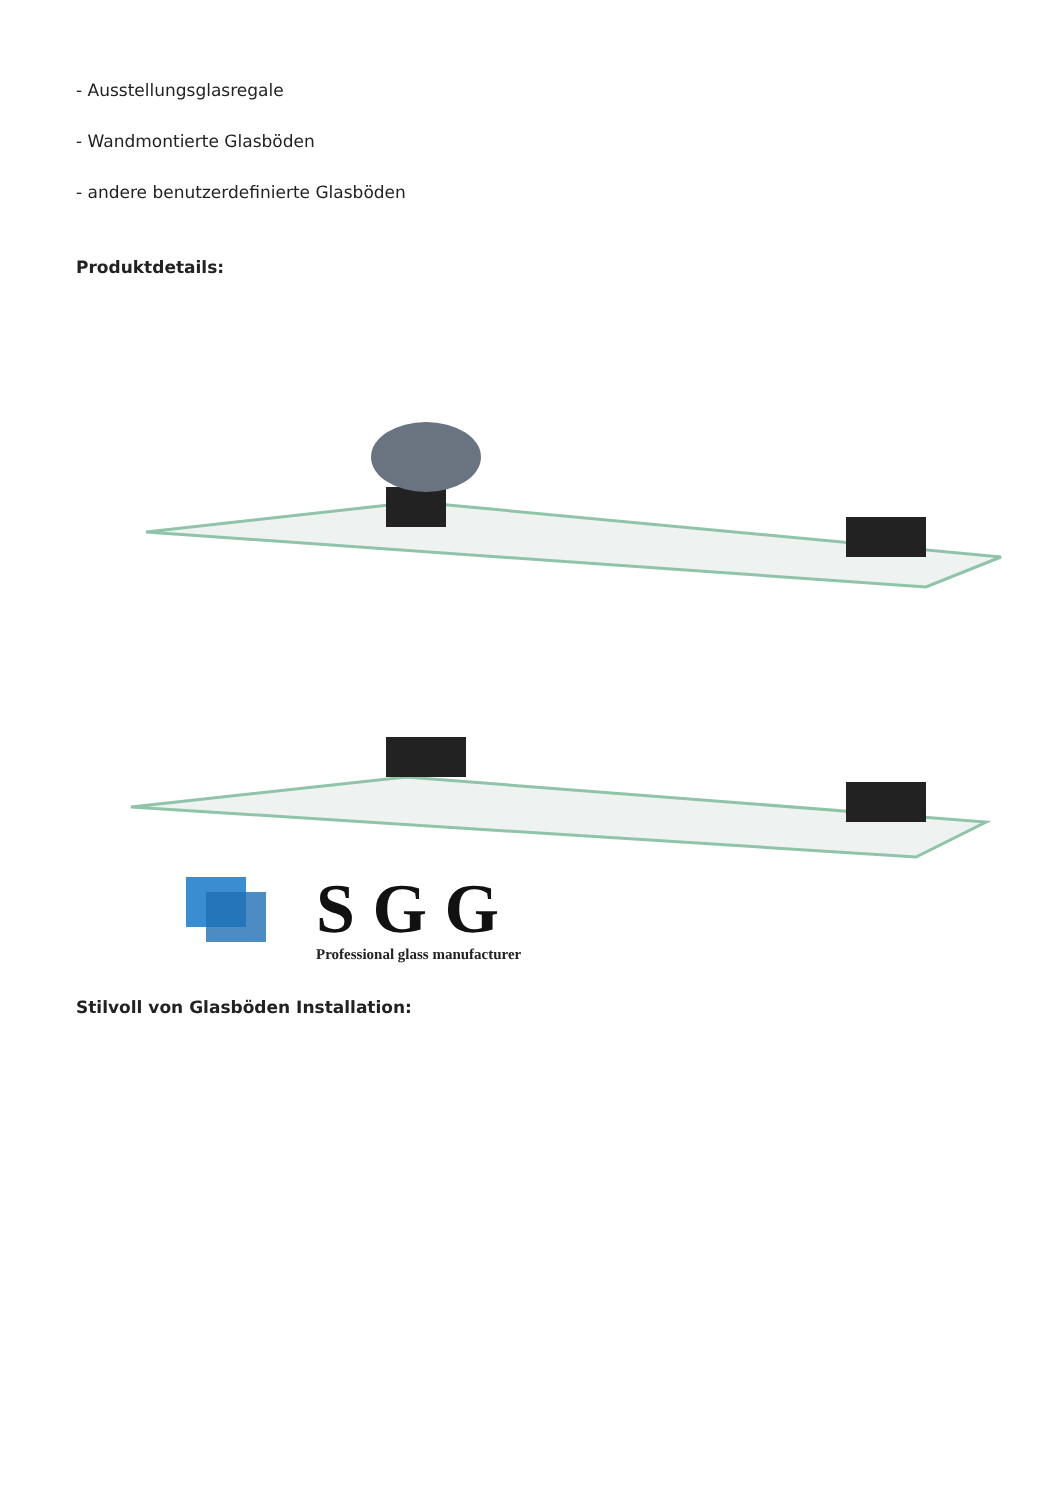- Ausstellungsglasregale
- Wandmontierte Glasböden
- andere benutzerdefinierte Glasböden
Produktdetails:
S G G
Professional glass manufacturer
Stilvoll von Glasböden Installation: